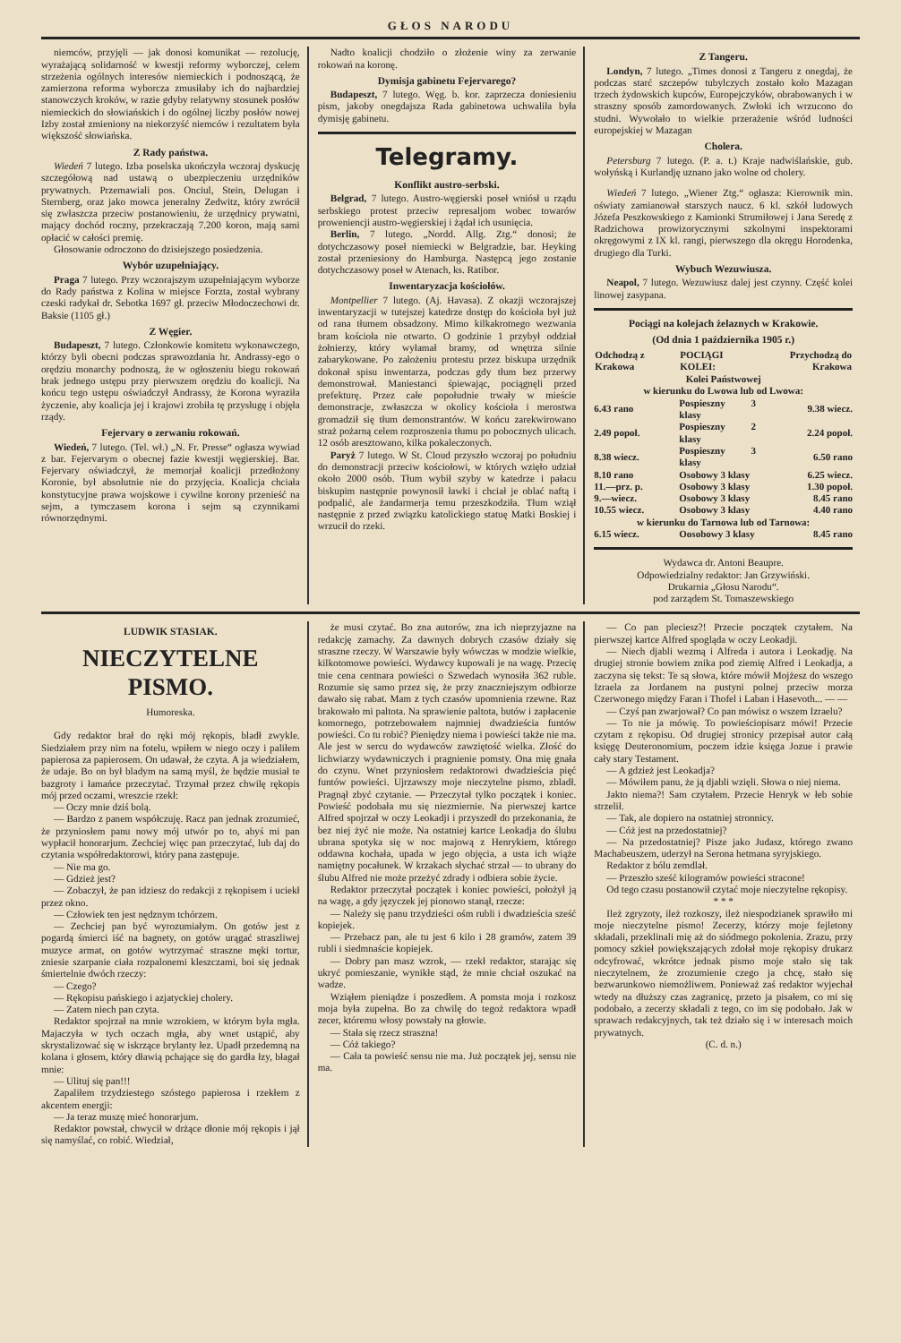GŁOS NARODU
niemców, przyjęli — jak donosi komunikat — rezolucję, wyrażającą solidarność w kwestji reformy wyborczej, celem strzeżenia ogólnych interesów niemieckich i podnoszącą, że zamierzona reforma wyborcza zmusiłaby ich do najbardziej stanowczych kroków, w razie gdyby relatywny stosunek posłów niemieckich do słowiańskich i do ogólnej liczby posłów nowej Izby został zmieniony na niekorzyść niemców i rezultatem była większość słowiańska.
Z Rady państwa.
Wiedeń 7 lutego. Izba poselska ukończyła wczoraj dyskucję szczegółową nad ustawą o ubezpieczeniu urzędników prywatnych. Przemawiali pos. Onciul, Stein, Delugan i Sternberg, oraz jako mowca jeneralny Zedwitz, który zwrócił się zwłaszcza przeciw postanowieniu, że urzędnicy prywatni, mający dochód roczny, przekraczają 7.200 koron, mają sami opłacić w całości premię.
Głosowanie odroczono do dzisiejszego posiedzenia.
Wybór uzupełniający.
Praga 7 lutego. Przy wczorajszym uzupełniającym wyborze do Rady państwa z Kolina w miejsce Forzta, został wybrany czeski radykał dr. Sebotka 1697 gł. przeciw Młodoczechowi dr. Baksie (1105 gł.)
Z Węgier.
Budapeszt, 7 lutego. Członkowie komitetu wykonawczego, którzy byli obecni podczas sprawozdania hr. Andrassy-ego o orędziu monarchy podnoszą, że w ogłoszeniu biegu rokowań brak jednego ustępu przy pierwszem orędziu do koalicji. Na końcu tego ustępu oświadczył Andrassy, że Korona wyraziła życzenie, aby koalicja jej i krajowi zrobiła tę przysługę i objęła rządy.
Fejervary o zerwaniu rokowań.
Wiedeń, 7 lutego. (Tel. wł.) „N. Fr. Presse“ ogłasza wywiad z bar. Fejervarym o obecnej fazie kwestji węgierskiej. Bar. Fejervary oświadczył, że memorjał koalicji przedłożony Koronie, był absolutnie nie do przyjęcia. Koalicja chciała konstytucyjne prawa wojskowe i cywilne korony przenieść na sejm, a tymczasem korona i sejm są czynnikami równorzędnymi.
Nadto koalicji chodziło o złożenie winy za zerwanie rokowań na koronę.
Dymisja gabinetu Fejervarego?
Budapeszt, 7 lutego. Węg. b. kor. zaprzecza doniesieniu pism, jakoby onegdajsza Rada gabinetowa uchwaliła była dymisję gabinetu.
Telegramy.
Konflikt austro-serbski.
Belgrad, 7 lutego. Austro-węgierski poseł wniósł u rządu serbskiego protest przeciw represaljom wobec towarów proweniencji austro-węgierskiej i żądał ich usunięcia.
Berlin, 7 lutego. „Nordd. Allg. Ztg.“ donosi; że dotychczasowy poseł niemiecki w Belgradzie, bar. Heyking został przeniesiony do Hamburga. Następcą jego zostanie dotychczasowy poseł w Atenach, ks. Ratibor.
Inwentaryzacja kościołów.
Montpellier 7 lutego. (Aj. Havasa). Z okazji wczorajszej inwentaryzacji w tutejszej katedrze dostęp do kościoła był już od rana tłumem obsadzony. Mimo kilkakrotnego wezwania bram kościoła nie otwarto. O godzinie 1 przybył oddział żołnierzy, który wyłamał bramy, od wnętrza silnie zabarykowane. Po założeniu protestu przez biskupa urzędnik dokonał spisu inwentarza, podczas gdy tłum bez przerwy demonstrował. Maniestanci śpiewając, pociągnęli przed prefekturę. Przez całe popołudnie trwały w mieście demonstracje, zwłaszcza w okolicy kościoła i merostwa gromadził się tłum demonstrantów. W końcu zarekwirowano straż pożarną celem rozproszenia tłumu po pobocznych ulicach. 12 osób aresztowano, kilka pokaleczonych.
Paryż 7 lutego. W St. Cloud przyszło wczoraj po południu do demonstracji przeciw kościołowi, w których wzięło udział około 2000 osób. Tłum wybił szyby w katedrze i pałacu biskupim następnie powynosił ławki i chciał je oblać naftą i podpalić, ale żandarmerja temu przeszkodziła. Tłum wziął następnie z przed związku katolickiego statuę Matki Boskiej i wrzucił do rzeki.
Z Tangeru.
Londyn, 7 lutego. „Times donosi z Tangeru z onegdaj, że podczas starć szczepów tubylczych zostało koło Mazagan trzech żydowskich kupców, Europejczyków, obrabowanych i w straszny sposób zamordowanych. Zwłoki ich wrzucono do studni. Wywołało to wielkie przerażenie wśród ludności europejskiej w Mazagan
Cholera.
Petersburg 7 lutego. (P. a. t.) Kraje nadwiślańskie, gub. wołyńską i Kurlandję uznano jako wolne od cholery.
Wiedeń 7 lutego. „Wiener Ztg.“ ogłasza: Kierownik min. oświaty zamianował starszych naucz. 6 kl. szkół ludowych Józefa Peszkowskiego z Kamionki Strumiłowej i Jana Seredę z Radzichowa prowizorycznymi szkolnymi inspektorami okręgowymi z IX kl. rangi, pierwszego dla okręgu Horodenka, drugiego dla Turki.
Wybuch Wezuwiusza.
Neapol, 7 lutego. Wezuwiusz dalej jest czynny. Część kolei linowej zasypana.
Pociągi na kolejach żelaznych w Krakowie.
(Od dnia 1 października 1905 r.)
| Odchodzą z Krakowa | POCIĄGI KOLEI: | Przychodzą do Krakowa |
| --- | --- | --- |
| Kolei Państwowej | | |
| w kierunku do Lwowa lub od Lwowa: | | |
| 6.43 rano | Pospieszny 3 klasy | 9.38 wiecz. |
| 2.49 popoł. | Pospieszny 2 klasy | 2.24 popoł. |
| 8.38 wiecz. | Pospieszny 3 klasy | 6.50 rano |
| 8.10 rano | Osobowy 3 klasy | 6.25 wiecz. |
| 11.—prz. p. | Osobowy 3 klasy | 1.30 popoł. |
| 9.—wiecz. | Osobowy 3 klasy | 8.45 rano |
| 10.55 wiecz. | Osobowy 3 klasy | 4.40 rano |
| w kierunku do Tarnowa lub od Tarnowa: | | |
| 6.15 wiecz. | Oosobowy 3 klasy | 8.45 rano |
Wydawca dr. Antoni Beaupre.
Odpowiedzialny redaktor: Jan Grzywiński.
Drukarnia „Głosu Narodu“.
pod zarządem St. Tomaszewskiego
LUDWIK STASIAK.
NIECZYTELNE PISMO.
Humoreska.
Gdy redaktor brał do ręki mój rękopis, bladł zwykle. Siedziałem przy nim na fotelu, wpiłem w niego oczy i paliłem papierosa za papierosem. On udawał, że czyta. A ja wiedziałem, że udaje. Bo on był bladym na samą myśl, że będzie musiał te bazgroty i łamańce przeczytać. Trzymał przez chwilę rękopis mój przed oczami, wreszcie rzekł:
— Oczy mnie dziś bolą.
— Bardzo z panem współczuję. Racz pan jednak zrozumieć, że przyniosłem panu nowy mój utwór po to, abyś mi pan wypłacił honorarjum. Zechciej więc pan przeczytać, lub daj do czytania współredaktorowi, który pana zastępuje.
— Nie ma go.
— Gdzież jest?
— Zobaczył, że pan idziesz do redakcji z rękopisem i uciekł przez okno.
— Człowiek ten jest nędznym tchórzem.
— Zechciej pan być wyrozumiałym. On gotów jest z pogardą śmierci iść na bagnety, on gotów urągać straszliwej muzyce armat, on gotów wytrzymać straszne męki tortur, zniesie szarpanie ciała rozpalonemi kleszczami, boi się jednak śmiertelnie dwóch rzeczy:
— Czego?
— Rękopisu pańskiego i azjatyckiej cholery.
— Zatem niech pan czyta.
Redaktor spojrzał na mnie wzrokiem, w którym była mgła. Majaczyła w tych oczach mgła, aby wnet ustąpić, aby skrystalizować się w iskrzące brylanty łez. Upadł przedemną na kolana i głosem, który dławią pchające się do gardła łzy, błagał mnie:
— Ulituj się pan!!!
Zapaliłem trzydziestego szóstego papierosa i rzekłem z akcentem energji:
— Ja teraz muszę mieć honorarjum.
Redaktor powstał, chwycił w drżące dłonie mój rękopis i jął się namyślać, co robić. Wiedział,
że musi czytać. Bo zna autorów, zna ich nieprzyjazne na redakcję zamachy. Za dawnych dobrych czasów działy się straszne rzeczy. W Warszawie były wówczas w modzie wielkie, kilkotomowe powieści. Wydawcy kupowali je na wagę. Przecię tnie cena centnara powieści o Szwedach wynosiła 362 ruble. Rozumie się samo przez się, że przy znaczniejszym odbiorze dawało się rabat. Mam z tych czasów upomnienia rzewne. Raz brakowało mi paltota. Na sprawienie paltota, butów i zapłacenie komornego, potrzebowałem najmniej dwadzieścia funtów powieści. Co tu robić? Pieniędzy niema i powieści także nie ma. Ale jest w sercu do wydawców zawziętość wielka. Złość do lichwiarzy wydawniczych i pragnienie pomsty. Ona mię gnała do czynu. Wnet przyniosłem redaktorowi dwadzieścia pięć funtów powieści. Ujrzawszy moje nieczytelne pismo, zbladł. Pragnął zbyć czytanie. — Przeczytał tylko początek i koniec. Powieść podobała mu się niezmiernie. Na pierwszej kartce Alfred spojrzał w oczy Leokadji i przyszedł do przekonania, że bez niej żyć nie może. Na ostatniej kartce Leokadja do ślubu ubrana spotyka się w noc majową z Henrykiem, którego oddawna kochała, upada w jego objęcia, a usta ich wiąże namiętny pocałunek. W krzakach słychać strzał — to ubrany do ślubu Alfred nie może przeżyć zdrady i odbiera sobie życie.
Redaktor przeczytał początek i koniec powieści, położył ją na wagę, a gdy języczek jej pionowo stanął, rzecze:
— Należy się panu trzydzieści ośm rubli i dwadzieścia sześć kopiejek.
— Przebacz pan, ale tu jest 6 kilo i 28 gramów, zatem 39 rubli i siedmnaście kopiejek.
— Dobry pan masz wzrok, — rzekł redaktor, starając się ukryć pomieszanie, wynikłe stąd, że mnie chciał oszukać na wadze.
Wziąłem pieniądze i poszedłem. A pomsta moja i rozkosz moja była zupełna. Bo za chwilę do tegoż redaktora wpadł zecer, któremu włosy powstały na głowie.
— Stała się rzecz straszna!
— Cóż takiego?
— Cała ta powieść sensu nie ma. Już początek jej, sensu nie ma.
— Co pan pleciesz?! Przecie początek czytałem. Na pierwszej kartce Alfred spogląda w oczy Leokadji.
— Niech djabli wezmą i Alfreda i autora i Leokadję. Na drugiej stronie bowiem znika pod ziemię Alfred i Leokadja, a zaczyna się tekst: Te są słowa, które mówił Mojżesz do wszego Izraela za Jordanem na pustyni polnej przeciw morza Czerwonego między Faran i Thofel i Laban i Hasevoth... — —
— Czyś pan zwarjował? Co pan mówisz o wszem Izraelu?
— To nie ja mówię. To powieściopisarz mówi! Przecie czytam z rękopisu. Od drugiej stronicy przepisał autor całą księgę Deuteronomium, poczem idzie księga Jozue i prawie cały stary Testament.
— A gdzież jest Leokadja?
— Mówiłem panu, że ją djabli wzięli. Słowa o niej niema.
Jakto niema?! Sam czytałem. Przecie Henryk w łeb sobie strzelił.
— Tak, ale dopiero na ostatniej stronnicy.
— Cóż jest na przedostatniej?
— Na przedostatniej? Pisze jako Judasz, którego zwano Machabeuszem, uderzył na Serona hetmana syryjskiego.
Redaktor z bólu zemdlał.
— Przeszło sześć kilogramów powieści stracone!
Od tego czasu postanowił czytać moje nieczytelne rękopisy.
* * *
Ileż zgryzoty, ileż rozkoszy, ileż niespodzianek sprawiło mi moje nieczytelne pismo! Zecerzy, którzy moje fejletony składali, przeklinali mię aż do siódmego pokolenia. Zrazu, przy pomocy szkieł powiększających zdołał moje rękopisy drukarz odcyfrować, wkrótce jednak pismo moje stało się tak nieczytelnem, że zrozumienie czego ja chcę, stało się bezwarunkowo niemożliwem. Ponieważ zaś redaktor wyjechał wtedy na dłuższy czas zagranicę, przeto ja pisałem, co mi się podobało, a zecerzy składali z tego, co im się podobało. Jak w sprawach redakcyjnych, tak też działo się i w interesach moich prywatnych.
(C. d. n.)